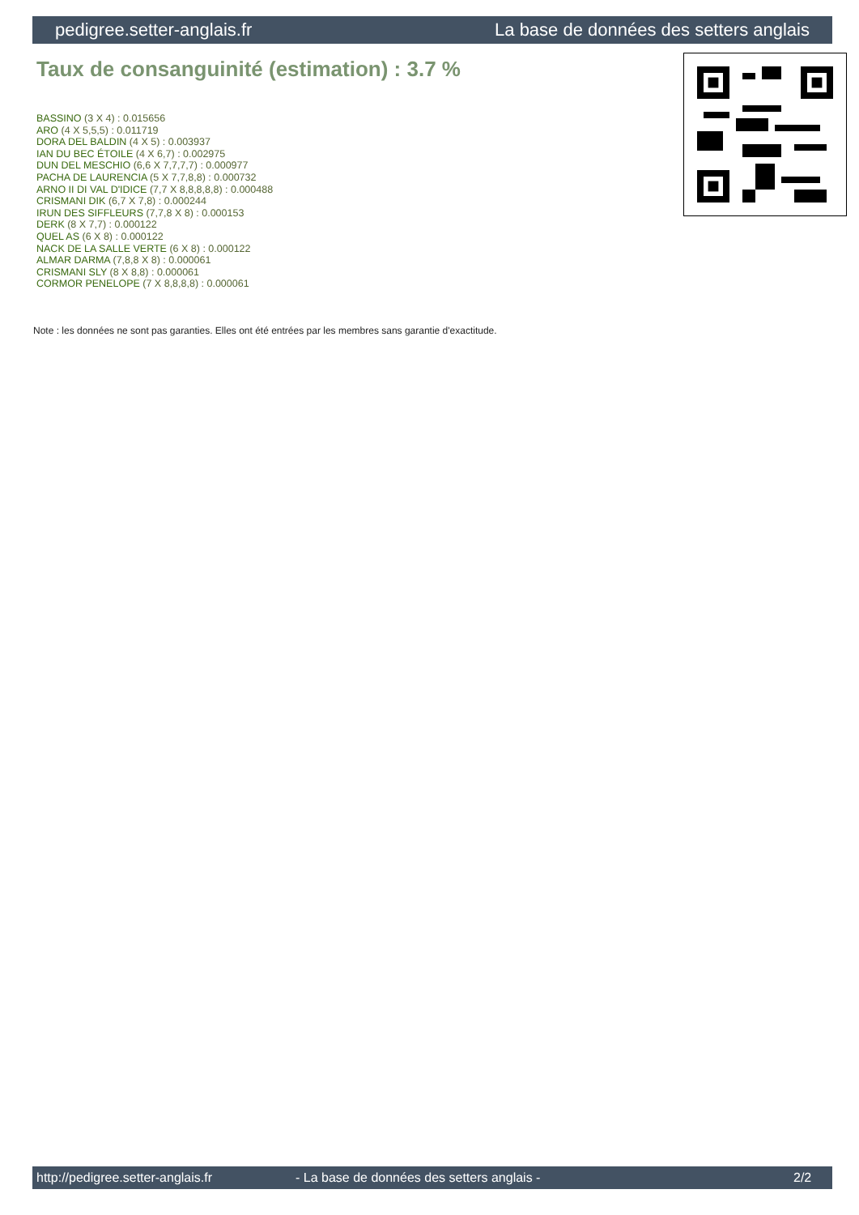pedigree.setter-anglais.fr La base de données des setters anglais
Taux de consanguinité (estimation) : 3.7 %
BASSINO (3 X 4) : 0.015656
ARO (4 X 5,5,5) : 0.011719
DORA DEL BALDIN (4 X 5) : 0.003937
IAN DU BEC ÉTOILE (4 X 6,7) : 0.002975
DUN DEL MESCHIO (6,6 X 7,7,7,7) : 0.000977
PACHA DE LAURENCIA (5 X 7,7,8,8) : 0.000732
ARNO II DI VAL D'IDICE (7,7 X 8,8,8,8,8) : 0.000488
CRISMANI DIK (6,7 X 7,8) : 0.000244
IRUN DES SIFFLEURS (7,7,8 X 8) : 0.000153
DERK (8 X 7,7) : 0.000122
QUEL AS (6 X 8) : 0.000122
NACK DE LA SALLE VERTE (6 X 8) : 0.000122
ALMAR DARMA (7,8,8 X 8) : 0.000061
CRISMANI SLY (8 X 8,8) : 0.000061
CORMOR PENELOPE (7 X 8,8,8,8) : 0.000061
Note : les données ne sont pas garanties. Elles ont été entrées par les membres sans garantie d'exactitude.
http://pedigree.setter-anglais.fr - La base de données des setters anglais - 2/2